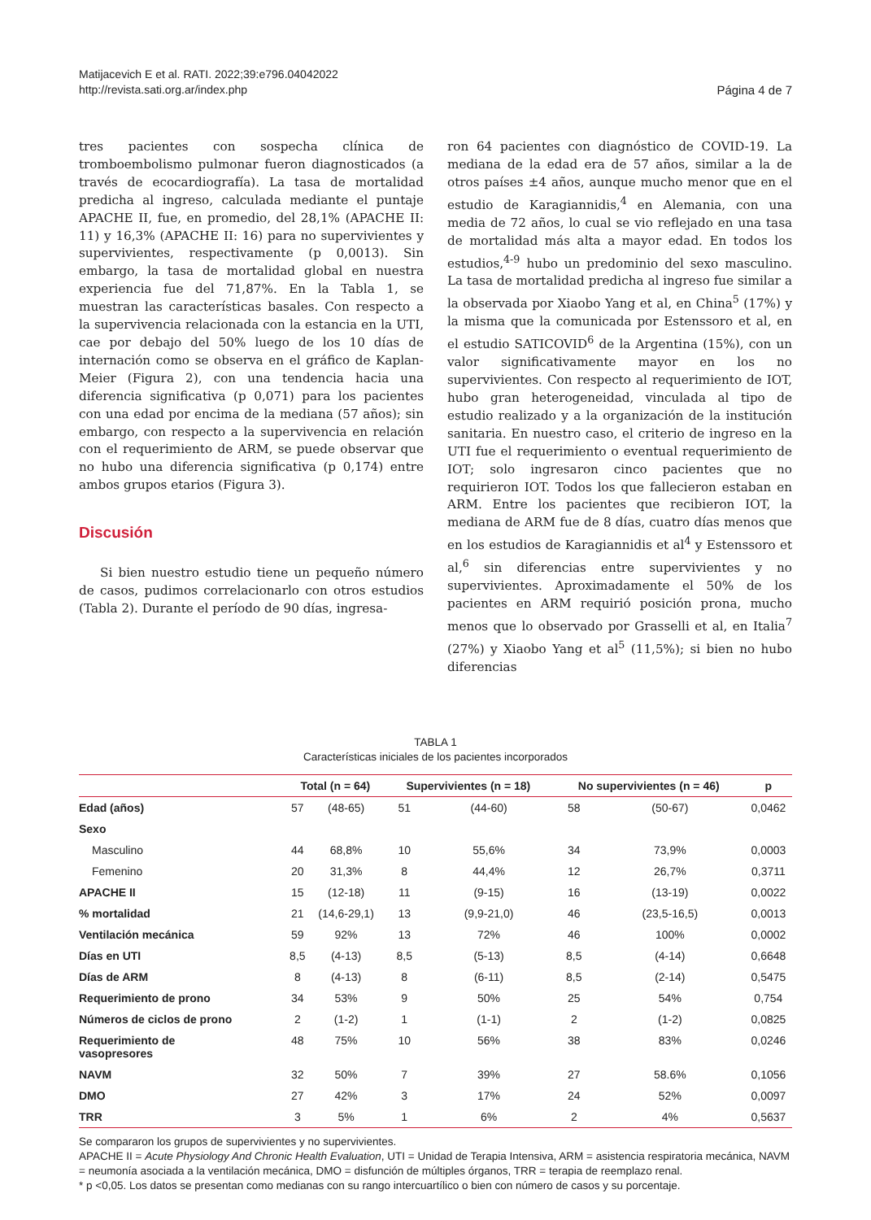Matijacevich E et al. RATI. 2022;39:e796.04042022
http://revista.sati.org.ar/index.php
Página 4 de 7
tres pacientes con sospecha clínica de tromboembolismo pulmonar fueron diagnosticados (a través de ecocardiografía). La tasa de mortalidad predicha al ingreso, calculada mediante el puntaje APACHE II, fue, en promedio, del 28,1% (APACHE II: 11) y 16,3% (APACHE II: 16) para no supervivientes y supervivientes, respectivamente (p 0,0013). Sin embargo, la tasa de mortalidad global en nuestra experiencia fue del 71,87%. En la Tabla 1, se muestran las características basales. Con respecto a la supervivencia relacionada con la estancia en la UTI, cae por debajo del 50% luego de los 10 días de internación como se observa en el gráfico de Kaplan-Meier (Figura 2), con una tendencia hacia una diferencia significativa (p 0,071) para los pacientes con una edad por encima de la mediana (57 años); sin embargo, con respecto a la supervivencia en relación con el requerimiento de ARM, se puede observar que no hubo una diferencia significativa (p 0,174) entre ambos grupos etarios (Figura 3).
Discusión
Si bien nuestro estudio tiene un pequeño número de casos, pudimos correlacionarlo con otros estudios (Tabla 2). Durante el período de 90 días, ingresa-
ron 64 pacientes con diagnóstico de COVID-19. La mediana de la edad era de 57 años, similar a la de otros países ±4 años, aunque mucho menor que en el estudio de Karagiannidis,<sup>4</sup> en Alemania, con una media de 72 años, lo cual se vio reflejado en una tasa de mortalidad más alta a mayor edad. En todos los estudios,<sup>4-9</sup> hubo un predominio del sexo masculino. La tasa de mortalidad predicha al ingreso fue similar a la observada por Xiaobo Yang et al, en China<sup>5</sup> (17%) y la misma que la comunicada por Estenssoro et al, en el estudio SATICOVID<sup>6</sup> de la Argentina (15%), con un valor significativamente mayor en los no supervivientes. Con respecto al requerimiento de IOT, hubo gran heterogeneidad, vinculada al tipo de estudio realizado y a la organización de la institución sanitaria. En nuestro caso, el criterio de ingreso en la UTI fue el requerimiento o eventual requerimiento de IOT; solo ingresaron cinco pacientes que no requirieron IOT. Todos los que fallecieron estaban en ARM. Entre los pacientes que recibieron IOT, la mediana de ARM fue de 8 días, cuatro días menos que en los estudios de Karagiannidis et al<sup>4</sup> y Estenssoro et al,<sup>6</sup> sin diferencias entre supervivientes y no supervivientes. Aproximadamente el 50% de los pacientes en ARM requirió posición prona, mucho menos que lo observado por Grasselli et al, en Italia<sup>7</sup> (27%) y Xiaobo Yang et al<sup>5</sup> (11,5%); si bien no hubo diferencias
TABLA 1
Características iniciales de los pacientes incorporados
| | Total (n = 64) | | Supervivientes (n = 18) | | No supervivientes (n = 46) | | p |
| --- | --- | --- | --- | --- | --- | --- | --- |
| Edad (años) | 57 | (48-65) | 51 | (44-60) | 58 | (50-67) | 0,0462 |
| Sexo | | | | | | | |
| Masculino | 44 | 68,8% | 10 | 55,6% | 34 | 73,9% | 0,0003 |
| Femenino | 20 | 31,3% | 8 | 44,4% | 12 | 26,7% | 0,3711 |
| APACHE II | 15 | (12-18) | 11 | (9-15) | 16 | (13-19) | 0,0022 |
| % mortalidad | 21 | (14,6-29,1) | 13 | (9,9-21,0) | 46 | (23,5-16,5) | 0,0013 |
| Ventilación mecánica | 59 | 92% | 13 | 72% | 46 | 100% | 0,0002 |
| Días en UTI | 8,5 | (4-13) | 8,5 | (5-13) | 8,5 | (4-14) | 0,6648 |
| Días de ARM | 8 | (4-13) | 8 | (6-11) | 8,5 | (2-14) | 0,5475 |
| Requerimiento de prono | 34 | 53% | 9 | 50% | 25 | 54% | 0,754 |
| Números de ciclos de prono | 2 | (1-2) | 1 | (1-1) | 2 | (1-2) | 0,0825 |
| Requerimiento de vasopresores | 48 | 75% | 10 | 56% | 38 | 83% | 0,0246 |
| NAVM | 32 | 50% | 7 | 39% | 27 | 58.6% | 0,1056 |
| DMO | 27 | 42% | 3 | 17% | 24 | 52% | 0,0097 |
| TRR | 3 | 5% | 1 | 6% | 2 | 4% | 0,5637 |
Se compararon los grupos de supervivientes y no supervivientes.
APACHE II = Acute Physiology And Chronic Health Evaluation, UTI = Unidad de Terapia Intensiva, ARM = asistencia respiratoria mecánica, NAVM = neumonía asociada a la ventilación mecánica, DMO = disfunción de múltiples órganos, TRR = terapia de reemplazo renal.
* p <0,05. Los datos se presentan como medianas con su rango intercuartílico o bien con número de casos y su porcentaje.